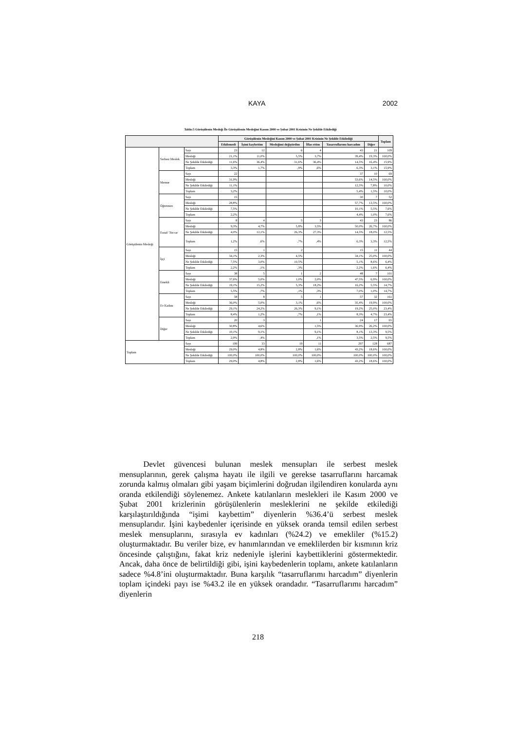KAYA 2002
Tablo:5 Görüşülenin Mesleği İle Görüşülenin Mesleğini Kasım 2000 ve Şubat 2001 Krizinin Ne Şekilde Etkilediği
| | | | Görüşülenin Mesleğini Kasım 2000 ve Şubat 2001 Krizinin Ne Şekilde Etkilediği | | | | | | Toplam |
| --- | --- | --- | --- | --- | --- | --- | --- | --- | --- |
| | | | Etkilemedi | İşimi kaybettim | Mesleğimi değiştirdim | İflas ettim | Tasarruflarımı harcadım | Diğer | |
| Görüşülenin Mesleği | Serbest Meslek | Sayı | 23 | 12 | 6 | 4 | 43 | 21 | 109 |
| | | Mesleği | 21,1% | 11,0% | 5,5% | 3,7% | 39,4% | 19,3% | 100,0% |
| | | Ne Şekilde Etkilediği | 11,6% | 36,4% | 31,6% | 36,4% | 14,5% | 16,4% | 15,9% |
| | | Toplam | 3,3% | 1,7% | ,9% | ,6% | 6,3% | 3,1% | 15,9% |
| | Memur | Sayı | 22 | | | | 37 | 10 | 69 |
| | | Mesleği | 31,9% | | | | 53,6% | 14,5% | 100,0% |
| | | Ne Şekilde Etkilediği | 11,1% | | | | 12,5% | 7,8% | 10,0% |
| | | Toplam | 3,2% | | | | 5,4% | 1,5% | 10,0% |
| | Öğretmen | Sayı | 15 | | | | 30 | 7 | 52 |
| | | Mesleği | 28,8% | | | | 57,7% | 13,5% | 100,0% |
| | | Ne Şekilde Etkilediği | 7,5% | | | | 10,1% | 5,5% | 7,6% |
| | | Toplam | 2,2% | | | | 4,4% | 1,0% | 7,6% |
| | Esnaf/ Tüccar | Sayı | 8 | 4 | 5 | 3 | 43 | 23 | 86 |
| | | Mesleği | 9,3% | 4,7% | 5,8% | 3,5% | 50,0% | 26,7% | 100,0% |
| | | Ne Şekilde Etkilediği | 4,0% | 12,1% | 26,3% | 27,3% | 14,5% | 18,0% | 12,5% |
| | | Toplam | 1,2% | ,6% | ,7% | ,4% | 6,3% | 3,3% | 12,5% |
| | İşçi | Sayı | 15 | 1 | 2 | | 15 | 11 | 44 |
| | | Mesleği | 34,1% | 2,3% | 4,5% | | 34,1% | 25,0% | 100,0% |
| | | Ne Şekilde Etkilediği | 7,5% | 3,0% | 10,5% | | 5,1% | 8,6% | 6,4% |
| | | Toplam | 2,2% | ,1% | ,3% | | 2,2% | 1,6% | 6,4% |
| | Emekli | Sayı | 38 | 5 | 1 | 2 | 48 | 7 | 101 |
| | | Mesleği | 37,6% | 5,0% | 1,0% | 2,0% | 47,5% | 6,9% | 100,0% |
| | | Ne Şekilde Etkilediği | 19,1% | 15,2% | 5,3% | 18,2% | 16,2% | 5,5% | 14,7% |
| | | Toplam | 5,5% | ,7% | ,1% | ,3% | 7,0% | 1,0% | 14,7% |
| | Ev Kadını | Sayı | 58 | 8 | 5 | 1 | 57 | 32 | 161 |
| | | Mesleği | 36,0% | 5,0% | 3,1% | ,6% | 35,4% | 19,9% | 100,0% |
| | | Ne Şekilde Etkilediği | 29,1% | 24,2% | 26,3% | 9,1% | 19,2% | 25,0% | 23,4% |
| | | Toplam | 8,4% | 1,2% | ,7% | ,1% | 8,3% | 4,7% | 23,4% |
| | Diğer | Sayı | 20 | 3 | | 1 | 24 | 17 | 65 |
| | | Mesleği | 30,8% | 4,6% | | 1,5% | 36,9% | 26,2% | 100,0% |
| | | Ne Şekilde Etkilediği | 10,1% | 9,1% | | 9,1% | 8,1% | 13,3% | 9,5% |
| | | Toplam | 2,9% | ,4% | | ,1% | 3,5% | 2,5% | 9,5% |
| Toplam | | Sayı | 199 | 33 | 19 | 11 | 297 | 128 | 687 |
| | | Mesleği | 29,0% | 4,8% | 2,8% | 1,6% | 43,2% | 18,6% | 100,0% |
| | | Ne Şekilde Etkilediği | 100,0% | 100,0% | 100,0% | 100,0% | 100,0% | 100,0% | 100,0% |
| | | Toplam | 29,0% | 4,8% | 2,8% | 1,6% | 43,2% | 18,6% | 100,0% |
   Devlet güvencesi bulunan meslek mensupları ile serbest meslek mensuplarının, gerek çalışma hayatı ile ilgili ve gerekse tasarruflarını harcamak zorunda kalmış olmaları gibi yaşam biçimlerini doğrudan ilgilendiren konularda aynı oranda etkilendiği söylenemez. Ankete katılanların meslekleri ile Kasım 2000 ve Şubat 2001 krizlerinin görüşülenlerin mesleklerini ne şekilde etkilediği karşılaştırıldığında “işimi kaybettim” diyenlerin %36.4’ü serbest meslek mensuplarıdır. İşini kaybedenler içerisinde en yüksek oranda temsil edilen serbest meslek mensuplarını, sırasıyla ev kadınları (%24.2) ve emekliler (%15.2) oluşturmaktadır. Bu veriler bize, ev hanımlarından ve emeklilerden bir kısmının kriz öncesinde çalıştığını, fakat kriz nedeniyle işlerini kaybettiklerini göstermektedir. Ancak, daha önce de belirtildiği gibi, işini kaybedenlerin toplamı, ankete katılanların sadece %4.8’ini oluşturmaktadır. Buna karşılık “tasarruflarımı harcadım” diyenlerin toplam içindeki payı ise %43.2 ile en yüksek orandadır. “Tasarruflarımı harcadım” diyenlerin
218